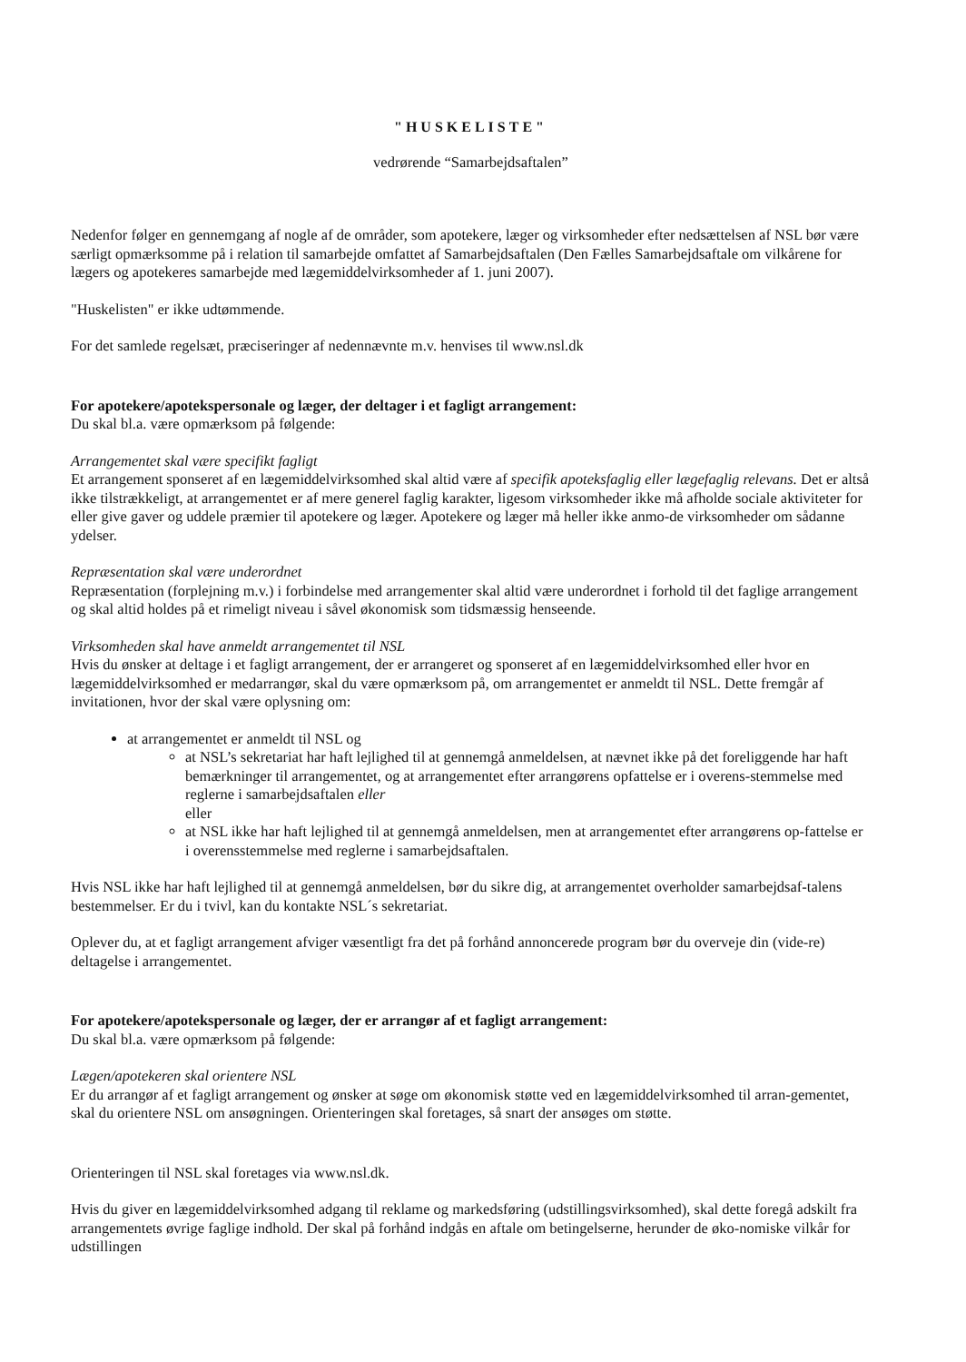"HUSKELISTE"
vedrørende “Samarbejdsaftalen”
Nedenfor følger en gennemgang af nogle af de områder, som apotekere, læger og virksomheder efter nedsættelsen af NSL bør være særligt opmærksomme på i relation til samarbejde omfattet af Samarbejdsaftalen (Den Fælles Samarbejdsaftale om vilkårene for lægers og apotekeres samarbejde med lægemiddelvirksomheder af 1. juni 2007).
"Huskelisten" er ikke udtømmende.
For det samlede regelsæt, præciseringer af nedennævnte m.v. henvises til www.nsl.dk
For apotekere/apotekspersonale og læger, der deltager i et fagligt arrangement:
Du skal bl.a. være opmærksom på følgende:
Arrangementet skal være specifikt fagligt
Et arrangement sponseret af en lægemiddelvirksomhed skal altid være af specifik apoteksfaglig eller lægefaglig relevans. Det er altså ikke tilstrækkeligt, at arrangementet er af mere generel faglig karakter, ligesom virksomheder ikke må afholde sociale aktiviteter for eller give gaver og uddele præmier til apotekere og læger. Apotekere og læger må heller ikke anmo-de virksomheder om sådanne ydelser.
Repræsentation skal være underordnet
Repræsentation (forplejning m.v.) i forbindelse med arrangementer skal altid være underordnet i forhold til det faglige arrangement og skal altid holdes på et rimeligt niveau i såvel økonomisk som tidsmæssig henseende.
Virksomheden skal have anmeldt arrangementet til NSL
Hvis du ønsker at deltage i et fagligt arrangement, der er arrangeret og sponseret af en lægemiddelvirksomhed eller hvor en lægemiddelvirksomhed er medarrangør, skal du være opmærksom på, om arrangementet er anmeldt til NSL. Dette fremgår af invitationen, hvor der skal være oplysning om:
at arrangementet er anmeldt til NSL og
at NSL’s sekretariat har haft lejlighed til at gennemgå anmeldelsen, at nævnet ikke på det foreliggende har haft bemærkninger til arrangementet, og at arrangementet efter arrangørens opfattelse er i overens-stemmelse med reglerne i samarbejdsaftalen eller
eller
at NSL ikke har haft lejlighed til at gennemgå anmeldelsen, men at arrangementet efter arrangørens op-fattelse er i overensstemmelse med reglerne i samarbejdsaftalen.
Hvis NSL ikke har haft lejlighed til at gennemgå anmeldelsen, bør du sikre dig, at arrangementet overholder samarbejdsaf-talens bestemmelser. Er du i tvivl, kan du kontakte NSL´s sekretariat.
Oplever du, at et fagligt arrangement afviger væsentligt fra det på forhånd annoncerede program bør du overveje din (vide-re) deltagelse i arrangementet.
For apotekere/apotekspersonale og læger, der er arrangør af et fagligt arrangement:
Du skal bl.a. være opmærksom på følgende:
Lægen/apotekeren skal orientere NSL
Er du arrangør af et fagligt arrangement og ønsker at søge om økonomisk støtte ved en lægemiddelvirksomhed til arran-gementet, skal du orientere NSL om ansøgningen. Orienteringen skal foretages, så snart der ansøges om støtte.
Orienteringen til NSL skal foretages via www.nsl.dk.
Hvis du giver en lægemiddelvirksomhed adgang til reklame og markedsføring (udstillingsvirksomhed), skal dette foregå adskilt fra arrangementets øvrige faglige indhold. Der skal på forhånd indgås en aftale om betingelserne, herunder de øko-nomiske vilkår for udstillingen